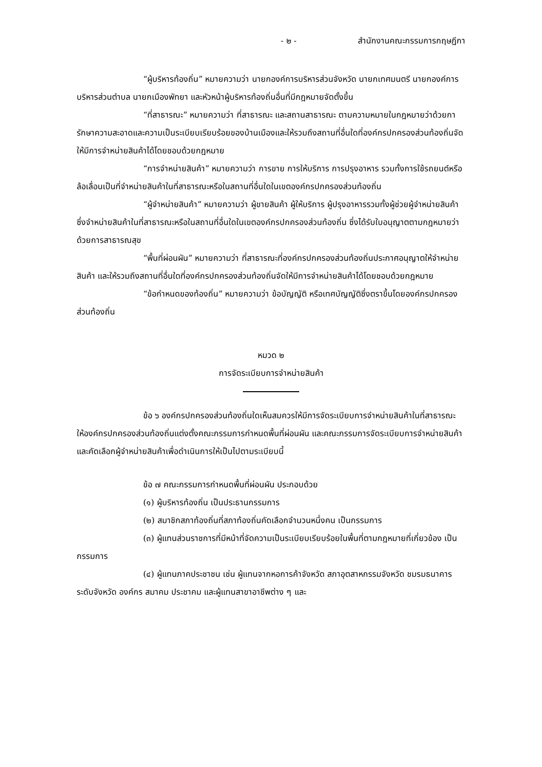- ๒ - สำนักงานคณะกรรมการกฤษฎีกา
“ผู้บริหารท้องถิ่น” หมายความว่า นายกองค์การบริหารส่วนจังหวัด นายกเทศมนตรี นายกองค์การบริหารส่วนตำบล นายกเมืองพัทยา และหัวหน้าผู้บริหารท้องถิ่นอื่นที่มีกฎหมายจัดตั้งขึ้น
“ที่สาธารณะ” หมายความว่า ที่สาธารณะ และสถานสาธารณะ ตามความหมายในกฎหมายว่าด้วยการักษาความสะอาดและความเป็นระเบียบเรียบร้อยของบ้านเมืองและให้รวมถึงสถานที่อื่นใดที่องค์กรปกครองส่วนท้องถิ่นจัดให้มีการจำหน่ายสินค้าได้โดยชอบด้วยกฎหมาย
“การจำหน่ายสินค้า” หมายความว่า การขาย การให้บริการ การปรุงอาหาร รวมทั้งการใช้รถยนต์หรือล้อเลื่อนเป็นที่จำหน่ายสินค้าในที่สาธารณะหรือในสถานที่อื่นใดในเขตองค์กรปกครองส่วนท้องถิ่น
“ผู้จำหน่ายสินค้า” หมายความว่า ผู้ขายสินค้า ผู้ให้บริการ ผู้ปรุงอาหารรวมทั้งผู้ช่วยผู้จำหน่ายสินค้า ซึ่งจำหน่ายสินค้าในที่สาธารณะหรือในสถานที่อื่นใดในเขตองค์กรปกครองส่วนท้องถิ่น ซึ่งได้รับใบอนุญาตตามกฎหมายว่าด้วยการสาธารณสุข
“พื้นที่ผ่อนผัน” หมายความว่า ที่สาธารณะที่องค์กรปกครองส่วนท้องถิ่นประกาศอนุญาตให้จำหน่ายสินค้า และให้รวมถึงสถานที่อื่นใดที่องค์กรปกครองส่วนท้องถิ่นจัดให้มีการจำหน่ายสินค้าได้โดยชอบด้วยกฎหมาย
“ข้อกำหนดของท้องถิ่น” หมายความว่า ข้อบัญญัติ หรือเทศบัญญัติซึ่งตราขึ้นโดยองค์กรปกครองส่วนท้องถิ่น
หมวด ๒
การจัดระเบียบการจำหน่ายสินค้า
ข้อ ๖ องค์กรปกครองส่วนท้องถิ่นใดเห็นสมควรให้มีการจัดระเบียบการจำหน่ายสินค้าในที่สาธารณะ ให้องค์กรปกครองส่วนท้องถิ่นแต่งตั้งคณะกรรมการกำหนดพื้นที่ผ่อนผัน และคณะกรรมการจัดระเบียบการจำหน่ายสินค้าและคัดเลือกผู้จำหน่ายสินค้าเพื่อดำเนินการให้เป็นไปตามระเบียบนี้
ข้อ ๗ คณะกรรมการกำหนดพื้นที่ผ่อนผัน ประกอบด้วย
(๑) ผู้บริหารท้องถิ่น เป็นประธานกรรมการ
(๒) สมาชิกสภาท้องถิ่นที่สภาท้องถิ่นคัดเลือกจำนวนหนึ่งคน เป็นกรรมการ
(๓) ผู้แทนส่วนราชการที่มีหน้าที่จัดความเป็นระเบียบเรียบร้อยในพื้นที่ตามกฎหมายที่เกี่ยวข้อง เป็นกรรมการ
(๔) ผู้แทนภาคประชาชน เช่น ผู้แทนจากหอการค้าจังหวัด สภาอุตสาหกรรมจังหวัด ชมรมธนาคารระดับจังหวัด องค์กร สมาคม ประชาคม และผู้แทนสาขาอาชีพต่าง ๆ และ